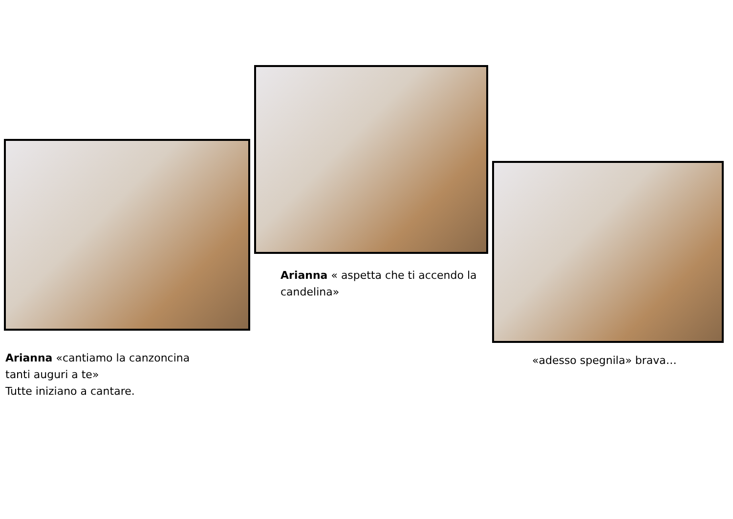Arianna «cantiamo la canzoncina
tanti auguri a te»
Tutte iniziano a cantare.
Arianna « aspetta che ti accendo la candelina»
«adesso spegnila» brava…